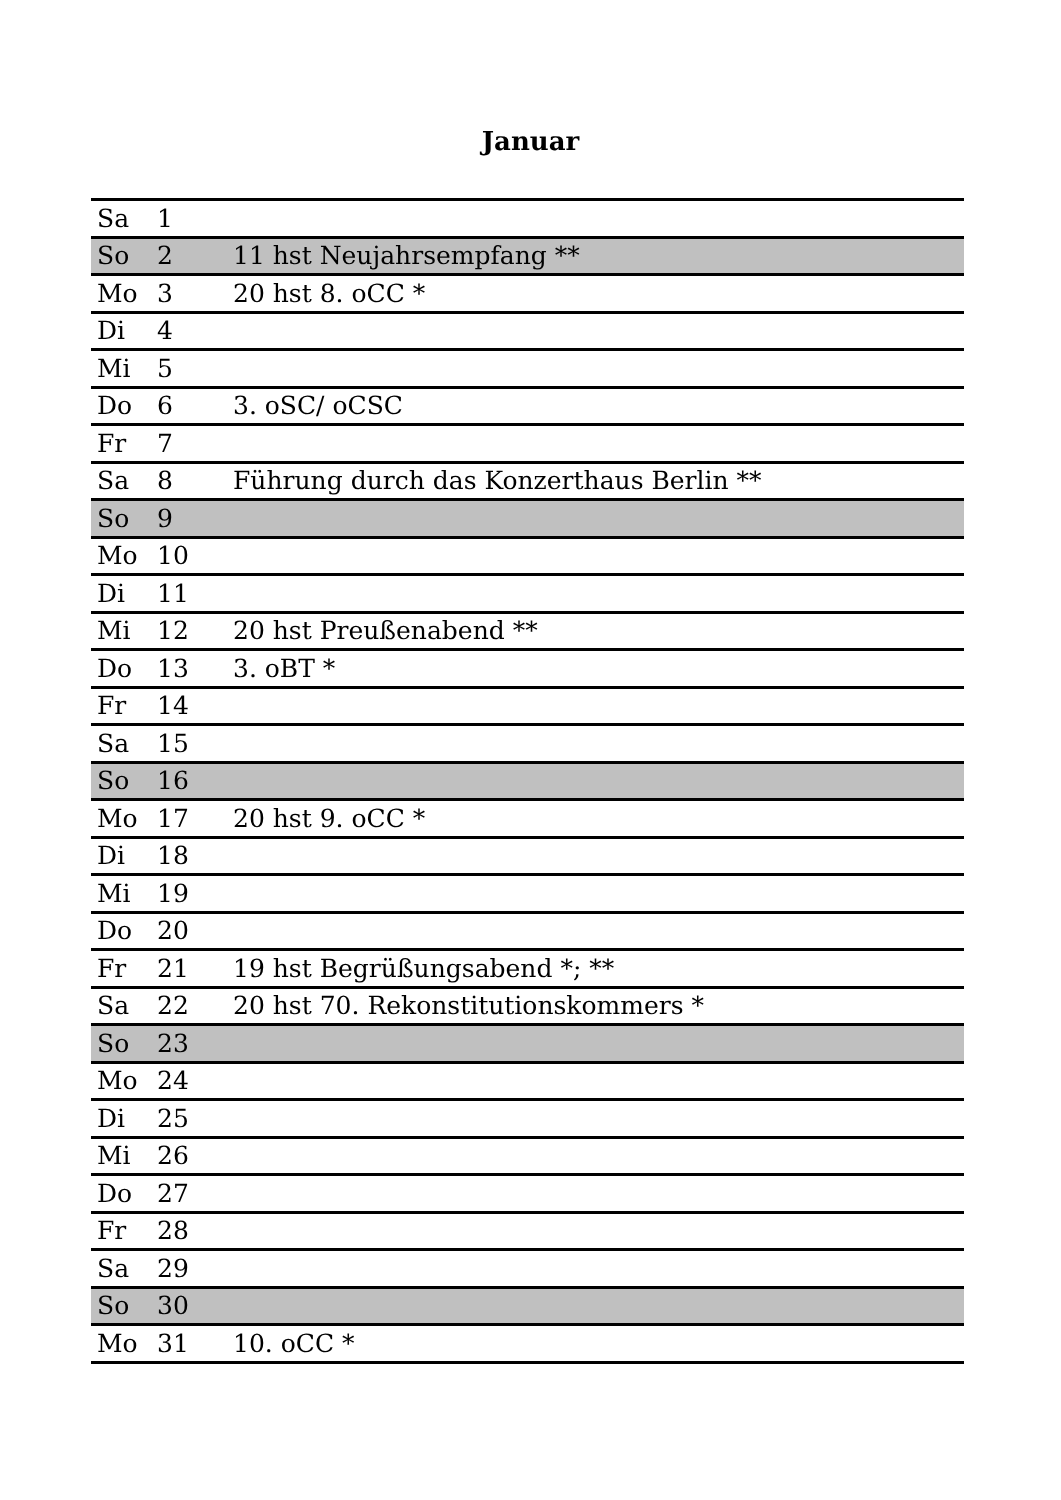Januar
| Sa | 1 | |
| So | 2 | 11 hst Neujahrsempfang ** |
| Mo | 3 | 20 hst 8. oCC * |
| Di | 4 | |
| Mi | 5 | |
| Do | 6 | 3. oSC/ oCSC |
| Fr | 7 | |
| Sa | 8 | Führung durch das Konzerthaus Berlin ** |
| So | 9 | |
| Mo | 10 | |
| Di | 11 | |
| Mi | 12 | 20 hst Preußenabend ** |
| Do | 13 | 3. oBT * |
| Fr | 14 | |
| Sa | 15 | |
| So | 16 | |
| Mo | 17 | 20 hst 9. oCC * |
| Di | 18 | |
| Mi | 19 | |
| Do | 20 | |
| Fr | 21 | 19 hst Begrüßungsabend *; ** |
| Sa | 22 | 20 hst 70. Rekonstitutionskommers * |
| So | 23 | |
| Mo | 24 | |
| Di | 25 | |
| Mi | 26 | |
| Do | 27 | |
| Fr | 28 | |
| Sa | 29 | |
| So | 30 | |
| Mo | 31 | 10. oCC * |